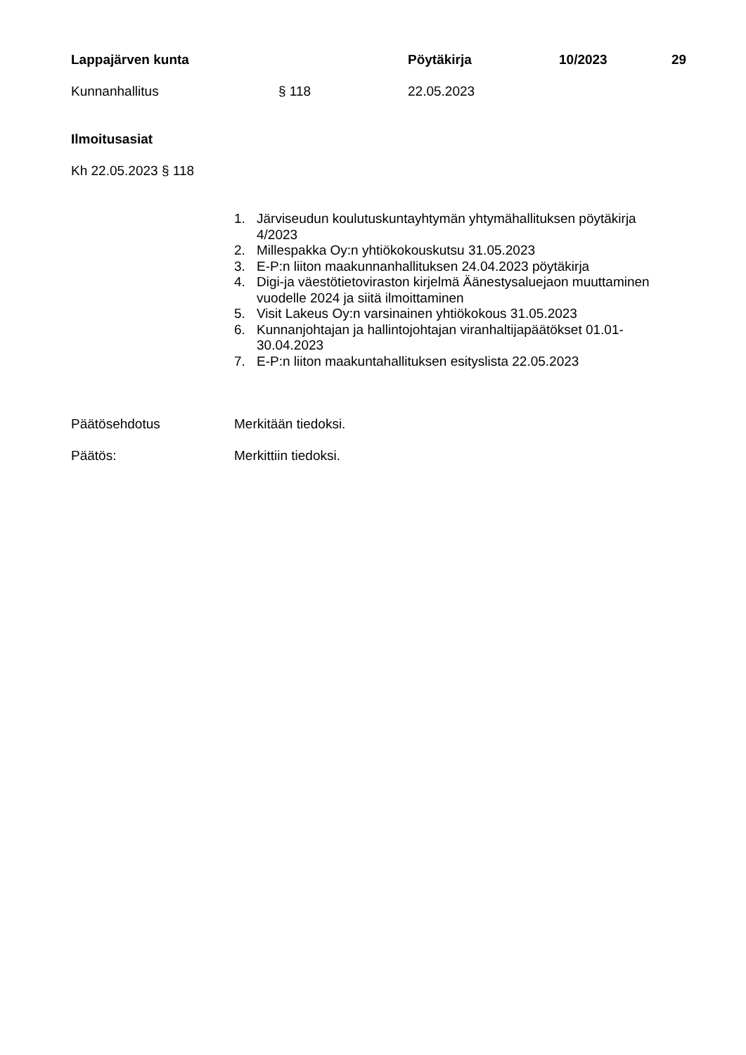Lappajärven kunta Pöytäkirja 10/2023 29
Kunnanhallitus § 118 22.05.2023
Ilmoitusasiat
Kh 22.05.2023 § 118
1. Järviseudun koulutuskuntayhtymän yhtymähallituksen pöytäkirja 4/2023
2. Millespakka Oy:n yhtiökokouskutsu 31.05.2023
3. E-P:n liiton maakunnanhallituksen 24.04.2023 pöytäkirja
4. Digi-ja väestötietoviraston kirjelmä Äänestysaluejaon muuttaminen vuodelle 2024 ja siitä ilmoittaminen
5. Visit Lakeus Oy:n varsinainen yhtiökokous 31.05.2023
6. Kunnanjohtajan ja hallintojohtajan viranhaltijapäätökset 01.01-30.04.2023
7. E-P:n liiton maakuntahallituksen esityslista 22.05.2023
Päätösehdotus Merkitään tiedoksi.
Päätös: Merkittiin tiedoksi.